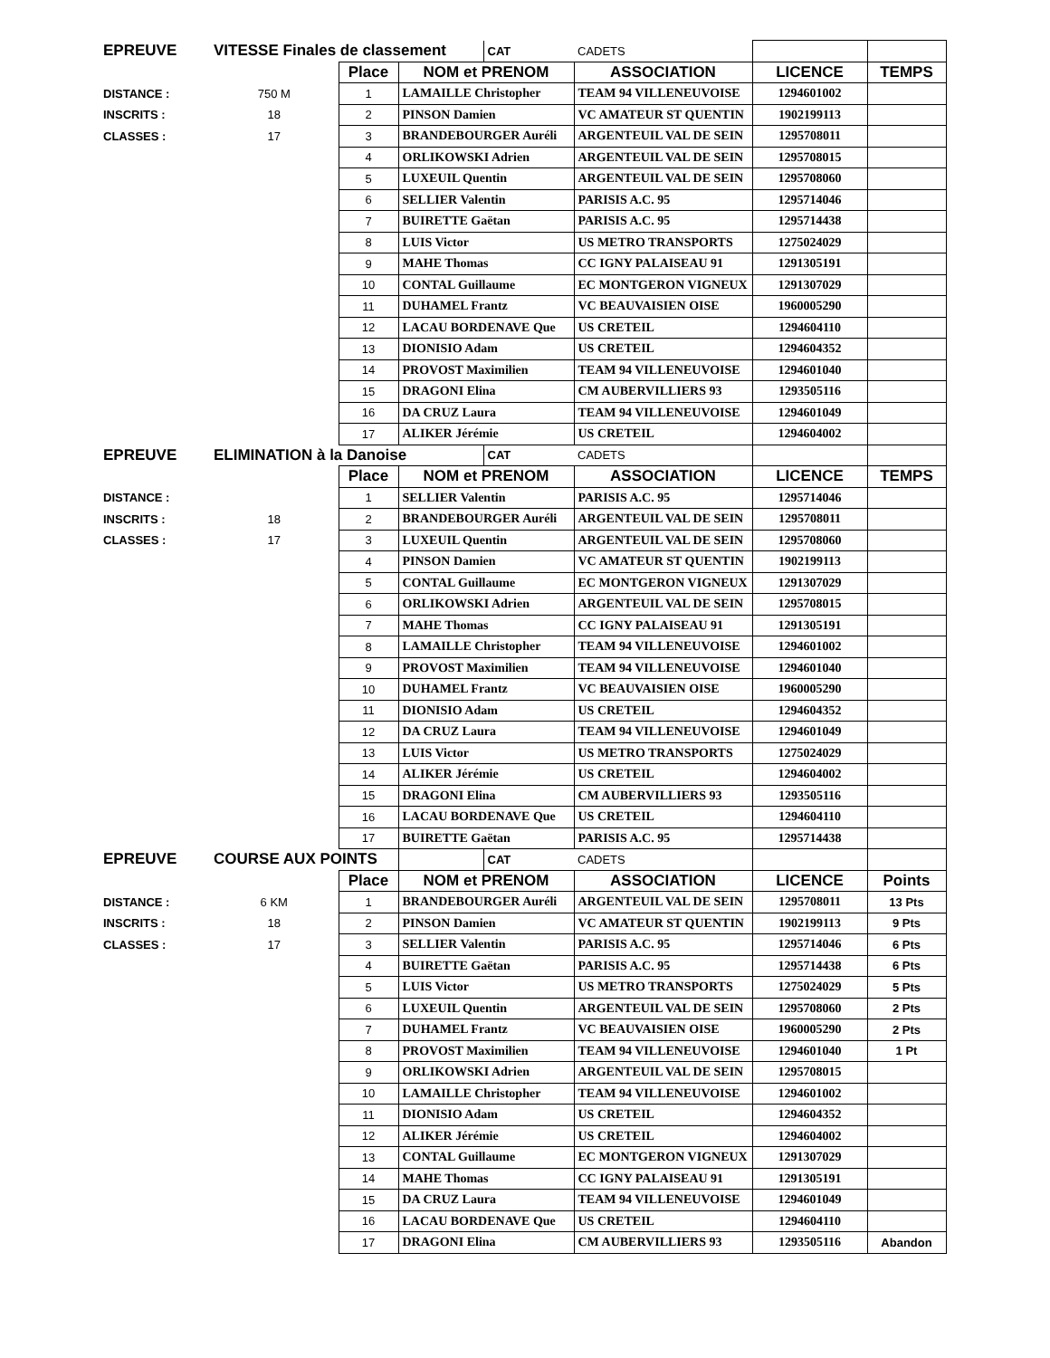| EPREUVE | VITESSE Finales de classement | | | CAT | CADETS | | |
| | | Place | NOM et PRENOM | | ASSOCIATION | LICENCE | TEMPS |
| DISTANCE : | 750 M | 1 | LAMAILLE Christopher | | TEAM 94 VILLENEUVOISE | 1294601002 | |
| INSCRITS : | 18 | 2 | PINSON Damien | | VC AMATEUR ST QUENTIN | 1902199113 | |
| CLASSES : | 17 | 3 | BRANDEBOURGER Auréli | | ARGENTEUIL VAL DE SEIN | 1295708011 | |
| | | 4 | ORLIKOWSKI Adrien | | ARGENTEUIL VAL DE SEIN | 1295708015 | |
| | | 5 | LUXEUIL Quentin | | ARGENTEUIL VAL DE SEIN | 1295708060 | |
| | | 6 | SELLIER Valentin | | PARISIS A.C. 95 | 1295714046 | |
| | | 7 | BUIRETTE Gaëtan | | PARISIS A.C. 95 | 1295714438 | |
| | | 8 | LUIS Victor | | US METRO TRANSPORTS | 1275024029 | |
| | | 9 | MAHE Thomas | | CC IGNY PALAISEAU 91 | 1291305191 | |
| | | 10 | CONTAL Guillaume | | EC MONTGERON VIGNEUX | 1291307029 | |
| | | 11 | DUHAMEL Frantz | | VC BEAUVAISIEN OISE | 1960005290 | |
| | | 12 | LACAU BORDENAVE Que | | US CRETEIL | 1294604110 | |
| | | 13 | DIONISIO Adam | | US CRETEIL | 1294604352 | |
| | | 14 | PROVOST Maximilien | | TEAM 94 VILLENEUVOISE | 1294601040 | |
| | | 15 | DRAGONI Elina | | CM AUBERVILLIERS 93 | 1293505116 | |
| | | 16 | DA CRUZ Laura | | TEAM 94 VILLENEUVOISE | 1294601049 | |
| | | 17 | ALIKER Jérémie | | US CRETEIL | 1294604002 | |
| EPREUVE | ELIMINATION à la Danoise | | | CAT | CADETS | | |
| | | Place | NOM et PRENOM | | ASSOCIATION | LICENCE | TEMPS |
| DISTANCE : | | 1 | SELLIER Valentin | | PARISIS A.C. 95 | 1295714046 | |
| INSCRITS : | 18 | 2 | BRANDEBOURGER Auréli | | ARGENTEUIL VAL DE SEIN | 1295708011 | |
| CLASSES : | 17 | 3 | LUXEUIL Quentin | | ARGENTEUIL VAL DE SEIN | 1295708060 | |
| | | 4 | PINSON Damien | | VC AMATEUR ST QUENTIN | 1902199113 | |
| | | 5 | CONTAL Guillaume | | EC MONTGERON VIGNEUX | 1291307029 | |
| | | 6 | ORLIKOWSKI Adrien | | ARGENTEUIL VAL DE SEIN | 1295708015 | |
| | | 7 | MAHE Thomas | | CC IGNY PALAISEAU 91 | 1291305191 | |
| | | 8 | LAMAILLE Christopher | | TEAM 94 VILLENEUVOISE | 1294601002 | |
| | | 9 | PROVOST Maximilien | | TEAM 94 VILLENEUVOISE | 1294601040 | |
| | | 10 | DUHAMEL Frantz | | VC BEAUVAISIEN OISE | 1960005290 | |
| | | 11 | DIONISIO Adam | | US CRETEIL | 1294604352 | |
| | | 12 | DA CRUZ Laura | | TEAM 94 VILLENEUVOISE | 1294601049 | |
| | | 13 | LUIS Victor | | US METRO TRANSPORTS | 1275024029 | |
| | | 14 | ALIKER Jérémie | | US CRETEIL | 1294604002 | |
| | | 15 | DRAGONI Elina | | CM AUBERVILLIERS 93 | 1293505116 | |
| | | 16 | LACAU BORDENAVE Que | | US CRETEIL | 1294604110 | |
| | | 17 | BUIRETTE Gaëtan | | PARISIS A.C. 95 | 1295714438 | |
| EPREUVE | COURSE AUX POINTS | | | CAT | CADETS | | |
| | | Place | NOM et PRENOM | | ASSOCIATION | LICENCE | Points |
| DISTANCE : | 6 KM | 1 | BRANDEBOURGER Auréli | | ARGENTEUIL VAL DE SEIN | 1295708011 | 13 Pts |
| INSCRITS : | 18 | 2 | PINSON Damien | | VC AMATEUR ST QUENTIN | 1902199113 | 9 Pts |
| CLASSES : | 17 | 3 | SELLIER Valentin | | PARISIS A.C. 95 | 1295714046 | 6 Pts |
| | | 4 | BUIRETTE Gaëtan | | PARISIS A.C. 95 | 1295714438 | 6 Pts |
| | | 5 | LUIS Victor | | US METRO TRANSPORTS | 1275024029 | 5 Pts |
| | | 6 | LUXEUIL Quentin | | ARGENTEUIL VAL DE SEIN | 1295708060 | 2 Pts |
| | | 7 | DUHAMEL Frantz | | VC BEAUVAISIEN OISE | 1960005290 | 2 Pts |
| | | 8 | PROVOST Maximilien | | TEAM 94 VILLENEUVOISE | 1294601040 | 1 Pt |
| | | 9 | ORLIKOWSKI Adrien | | ARGENTEUIL VAL DE SEIN | 1295708015 | |
| | | 10 | LAMAILLE Christopher | | TEAM 94 VILLENEUVOISE | 1294601002 | |
| | | 11 | DIONISIO Adam | | US CRETEIL | 1294604352 | |
| | | 12 | ALIKER Jérémie | | US CRETEIL | 1294604002 | |
| | | 13 | CONTAL Guillaume | | EC MONTGERON VIGNEUX | 1291307029 | |
| | | 14 | MAHE Thomas | | CC IGNY PALAISEAU 91 | 1291305191 | |
| | | 15 | DA CRUZ Laura | | TEAM 94 VILLENEUVOISE | 1294601049 | |
| | | 16 | LACAU BORDENAVE Que | | US CRETEIL | 1294604110 | |
| | | 17 | DRAGONI Elina | | CM AUBERVILLIERS 93 | 1293505116 | Abandon |